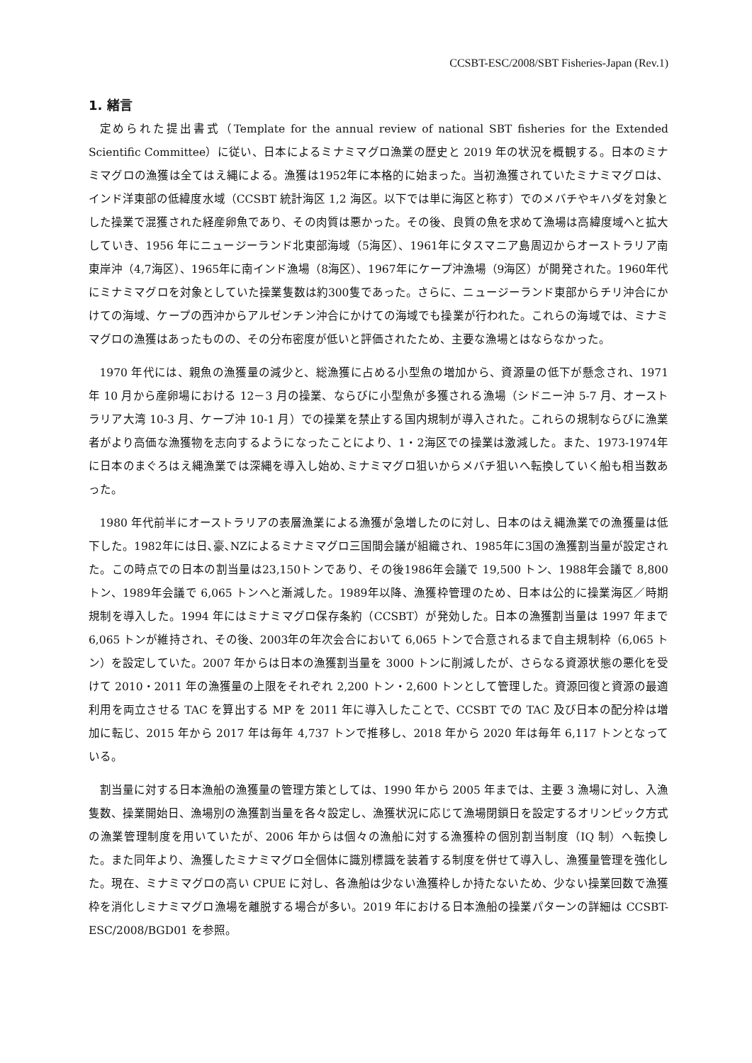CCSBT-ESC/2008/SBT Fisheries-Japan (Rev.1)
1. 緒言
定められた提出書式（Template for the annual review of national SBT fisheries for the Extended Scientific Committee）に従い、日本によるミナミマグロ漁業の歴史と 2019 年の状況を概観する。日本のミナミマグロの漁獲は全てはえ縄による。漁獲は1952年に本格的に始まった。当初漁獲されていたミナミマグロは、インド洋東部の低緯度水域（CCSBT 統計海区 1,2 海区。以下では単に海区と称す）でのメバチやキハダを対象とした操業で混獲された経産卵魚であり、その肉質は悪かった。その後、良質の魚を求めて漁場は高緯度域へと拡大していき、1956 年にニュージーランド北東部海域（5海区）、1961年にタスマニア島周辺からオーストラリア南東岸沖（4,7海区）、1965年に南インド漁場（8海区）、1967年にケープ沖漁場（9海区）が開発された。1960年代にミナミマグロを対象としていた操業隻数は約300隻であった。さらに、ニュージーランド東部からチリ沖合にかけての海域、ケープの西沖からアルゼンチン沖合にかけての海域でも操業が行われた。これらの海域では、ミナミマグロの漁獲はあったものの、その分布密度が低いと評価されたため、主要な漁場とはならなかった。
1970 年代には、親魚の漁獲量の減少と、総漁獲に占める小型魚の増加から、資源量の低下が懸念され、1971 年 10 月から産卵場における 12－3 月の操業、ならびに小型魚が多獲される漁場（シドニー沖 5-7 月、オーストラリア大湾 10-3 月、ケープ沖 10-1 月）での操業を禁止する国内規制が導入された。これらの規制ならびに漁業者がより高価な漁獲物を志向するようになったことにより、1・2海区での操業は激減した。また、1973-1974年に日本のまぐろはえ縄漁業では深縄を導入し始め､ミナミマグロ狙いからメバチ狙いへ転換していく船も相当数あった。
1980 年代前半にオーストラリアの表層漁業による漁獲が急増したのに対し、日本のはえ縄漁業での漁獲量は低下した。1982年には日､豪､NZによるミナミマグロ三国間会議が組織され、1985年に3国の漁獲割当量が設定された。この時点での日本の割当量は23,150トンであり、その後1986年会議で 19,500 トン、1988年会議で 8,800 トン、1989年会議で 6,065 トンへと漸減した。1989年以降、漁獲枠管理のため、日本は公的に操業海区／時期規制を導入した。1994 年にはミナミマグロ保存条約（CCSBT）が発効した。日本の漁獲割当量は 1997 年まで 6,065 トンが維持され、その後、2003年の年次会合において 6,065 トンで合意されるまで自主規制枠（6,065 トン）を設定していた。2007 年からは日本の漁獲割当量を 3000 トンに削減したが、さらなる資源状態の悪化を受けて 2010・2011 年の漁獲量の上限をそれぞれ 2,200 トン・2,600 トンとして管理した。資源回復と資源の最適利用を両立させる TAC を算出する MP を 2011 年に導入したことで、CCSBT での TAC 及び日本の配分枠は増加に転じ、2015 年から 2017 年は毎年 4,737 トンで推移し、2018 年から 2020 年は毎年 6,117 トンとなっている。
割当量に対する日本漁船の漁獲量の管理方策としては、1990 年から 2005 年までは、主要 3 漁場に対し、入漁隻数、操業開始日、漁場別の漁獲割当量を各々設定し、漁獲状況に応じて漁場閉鎖日を設定するオリンピック方式の漁業管理制度を用いていたが、2006 年からは個々の漁船に対する漁獲枠の個別割当制度（IQ 制）へ転換した。また同年より、漁獲したミナミマグロ全個体に識別標識を装着する制度を併せて導入し、漁獲量管理を強化した。現在、ミナミマグロの高い CPUE に対し、各漁船は少ない漁獲枠しか持たないため、少ない操業回数で漁獲枠を消化しミナミマグロ漁場を離脱する場合が多い。2019 年における日本漁船の操業パターンの詳細は CCSBT-ESC/2008/BGD01 を参照。